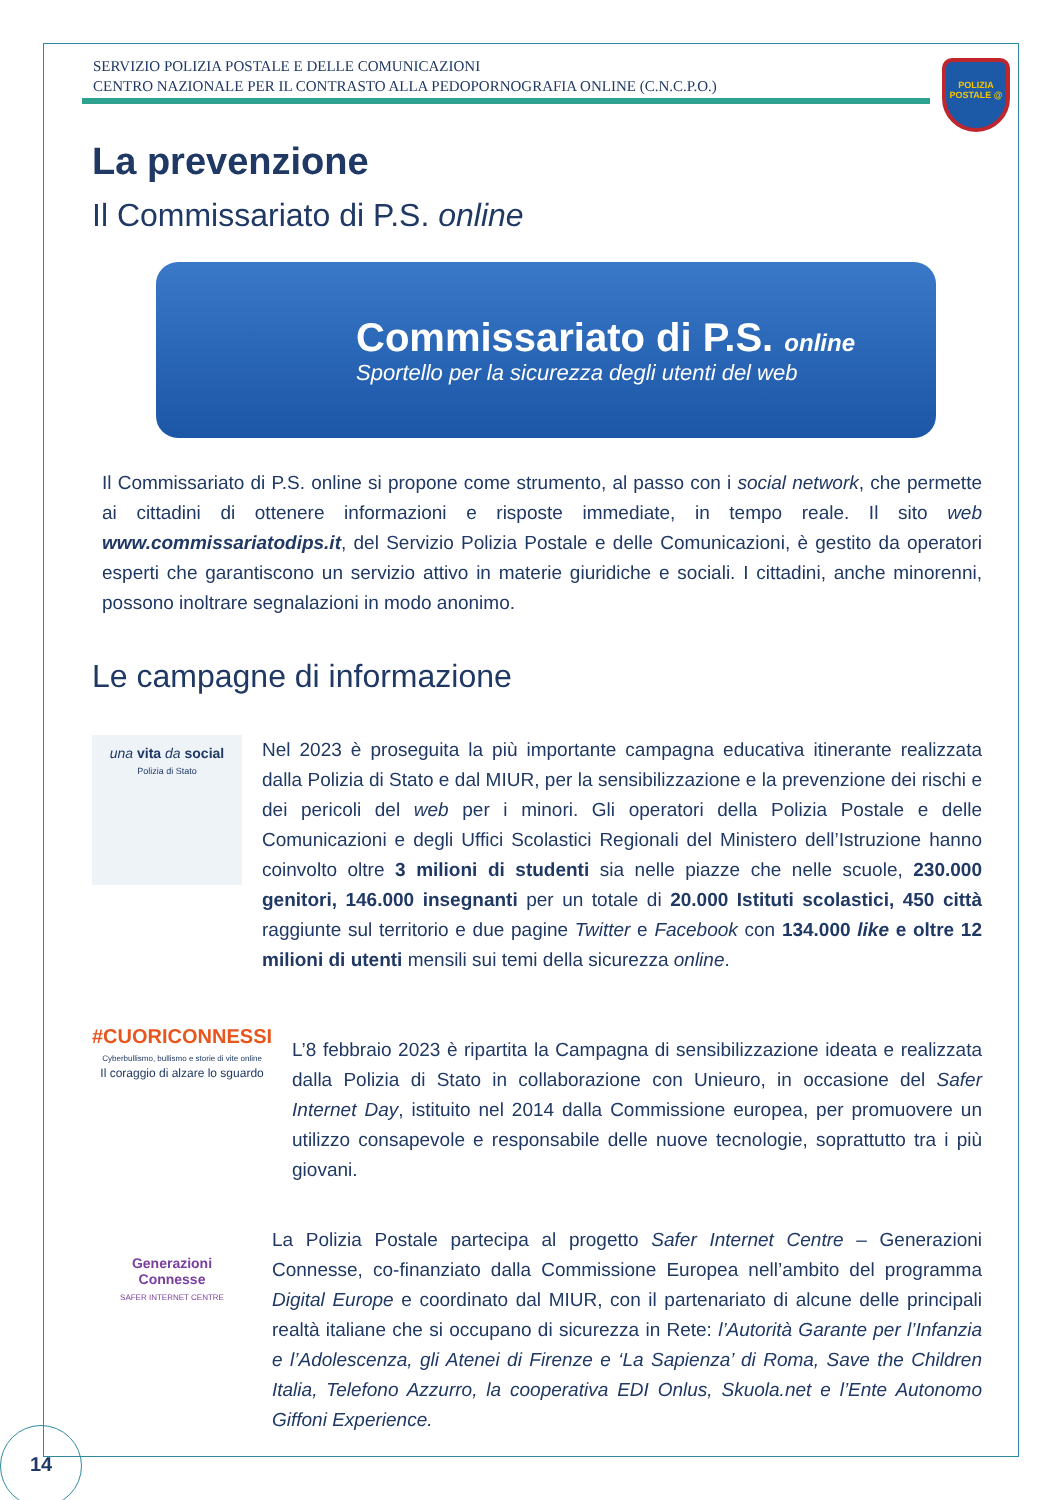SERVIZIO POLIZIA POSTALE E DELLE COMUNICAZIONI
CENTRO NAZIONALE PER IL CONTRASTO ALLA PEDOPORNOGRAFIA ONLINE (C.N.C.P.O.)
POLIZIA POSTALE @
La prevenzione
Il Commissariato di P.S. online
Commissariato di P.S. online
Sportello per la sicurezza degli utenti del web
Il Commissariato di P.S. online si propone come strumento, al passo con i social network, che permette ai cittadini di ottenere informazioni e risposte immediate, in tempo reale. Il sito web www.commissariatodips.it, del Servizio Polizia Postale e delle Comunicazioni, è gestito da operatori esperti che garantiscono un servizio attivo in materie giuridiche e sociali. I cittadini, anche minorenni, possono inoltrare segnalazioni in modo anonimo.
Le campagne di informazione
una vita da social
Polizia di Stato
Nel 2023 è proseguita la più importante campagna educativa itinerante realizzata dalla Polizia di Stato e dal MIUR, per la sensibilizzazione e la prevenzione dei rischi e dei pericoli del web per i minori. Gli operatori della Polizia Postale e delle Comunicazioni e degli Uffici Scolastici Regionali del Ministero dell’Istruzione hanno coinvolto oltre 3 milioni di studenti sia nelle piazze che nelle scuole, 230.000 genitori, 146.000 insegnanti per un totale di 20.000 Istituti scolastici, 450 città raggiunte sul territorio e due pagine Twitter e Facebook con 134.000 like e oltre 12 milioni di utenti mensili sui temi della sicurezza online.
#CUORICONNESSI
Cyberbullismo, bullismo e storie di vite online
Il coraggio di alzare lo sguardo
L’8 febbraio 2023 è ripartita la Campagna di sensibilizzazione ideata e realizzata dalla Polizia di Stato in collaborazione con Unieuro, in occasione del Safer Internet Day, istituito nel 2014 dalla Commissione europea, per promuovere un utilizzo consapevole e responsabile delle nuove tecnologie, soprattutto tra i più giovani.
Generazioni
Connesse
SAFER INTERNET CENTRE
La Polizia Postale partecipa al progetto Safer Internet Centre – Generazioni Connesse, co-finanziato dalla Commissione Europea nell’ambito del programma Digital Europe e coordinato dal MIUR, con il partenariato di alcune delle principali realtà italiane che si occupano di sicurezza in Rete: l’Autorità Garante per l’Infanzia e l’Adolescenza, gli Atenei di Firenze e ‘La Sapienza’ di Roma, Save the Children Italia, Telefono Azzurro, la cooperativa EDI Onlus, Skuola.net e l’Ente Autonomo Giffoni Experience.
14